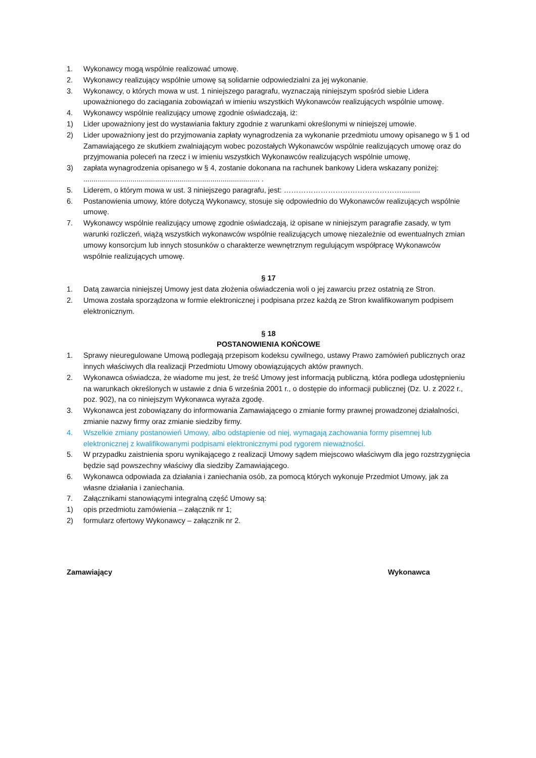1. Wykonawcy mogą wspólnie realizować umowę.
2. Wykonawcy realizujący wspólnie umowę są solidarnie odpowiedzialni za jej wykonanie.
3. Wykonawcy, o których mowa w ust. 1 niniejszego paragrafu, wyznaczają niniejszym spośród siebie Lidera upoważnionego do zaciągania zobowiązań w imieniu wszystkich Wykonawców realizujących wspólnie umowę.
4. Wykonawcy wspólnie realizujący umowę zgodnie oświadczają, iż:
1) Lider upoważniony jest do wystawiania faktury zgodnie z warunkami określonymi w niniejszej umowie.
2) Lider upoważniony jest do przyjmowania zapłaty wynagrodzenia za wykonanie przedmiotu umowy opisanego w § 1 od Zamawiającego ze skutkiem zwalniającym wobec pozostałych Wykonawców wspólnie realizujących umowę oraz do przyjmowania poleceń na rzecz i w imieniu wszystkich Wykonawców realizujących wspólnie umowę,
3) zapłata wynagrodzenia opisanego w § 4, zostanie dokonana na rachunek bankowy Lidera wskazany poniżej:
...................................................................................... .
5. Liderem, o którym mowa w ust. 3 niniejszego paragrafu, jest: ………………………………………….........
6. Postanowienia umowy, które dotyczą Wykonawcy, stosuje się odpowiednio do Wykonawców realizujących wspólnie umowę.
7. Wykonawcy wspólnie realizujący umowę zgodnie oświadczają, iż opisane w niniejszym paragrafie zasady, w tym warunki rozliczeń, wiążą wszystkich wykonawców wspólnie realizujących umowę niezależnie od ewentualnych zmian umowy konsorcjum lub innych stosunków o charakterze wewnętrznym regulującym współpracę Wykonawców wspólnie realizujących umowę.
§ 17
1. Datą zawarcia niniejszej Umowy jest data złożenia oświadczenia woli o jej zawarciu przez ostatnią ze Stron.
2. Umowa została sporządzona w formie elektronicznej i podpisana przez każdą ze Stron kwalifikowanym podpisem elektronicznym.
§ 18
POSTANOWIENIA KOŃCOWE
1. Sprawy nieuregulowane Umową podlegają przepisom kodeksu cywilnego, ustawy Prawo zamówień publicznych oraz innych właściwych dla realizacji Przedmiotu Umowy obowiązujących aktów prawnych.
2. Wykonawca oświadcza, że wiadome mu jest, że treść Umowy jest informacją publiczną, która podlega udostępnieniu na warunkach określonych w ustawie z dnia 6 września 2001 r., o dostępie do informacji publicznej (Dz. U. z 2022 r., poz. 902), na co niniejszym Wykonawca wyraża zgodę.
3. Wykonawca jest zobowiązany do informowania Zamawiającego o zmianie formy prawnej prowadzonej działalności, zmianie nazwy firmy oraz zmianie siedziby firmy.
4. Wszelkie zmiany postanowień Umowy, albo odstąpienie od niej, wymagają zachowania formy pisemnej lub elektronicznej z kwalifikowanymi podpisami elektronicznymi pod rygorem nieważności.
5. W przypadku zaistnienia sporu wynikającego z realizacji Umowy sądem miejscowo właściwym dla jego rozstrzygnięcia będzie sąd powszechny właściwy dla siedziby Zamawiającego.
6. Wykonawca odpowiada za działania i zaniechania osób, za pomocą których wykonuje Przedmiot Umowy, jak za własne działania i zaniechania.
7. Załącznikami stanowiącymi integralną część Umowy są:
1) opis przedmiotu zamówienia – załącznik nr 1;
2) formularz ofertowy Wykonawcy – załącznik nr 2.
Zamawiający Wykonawca